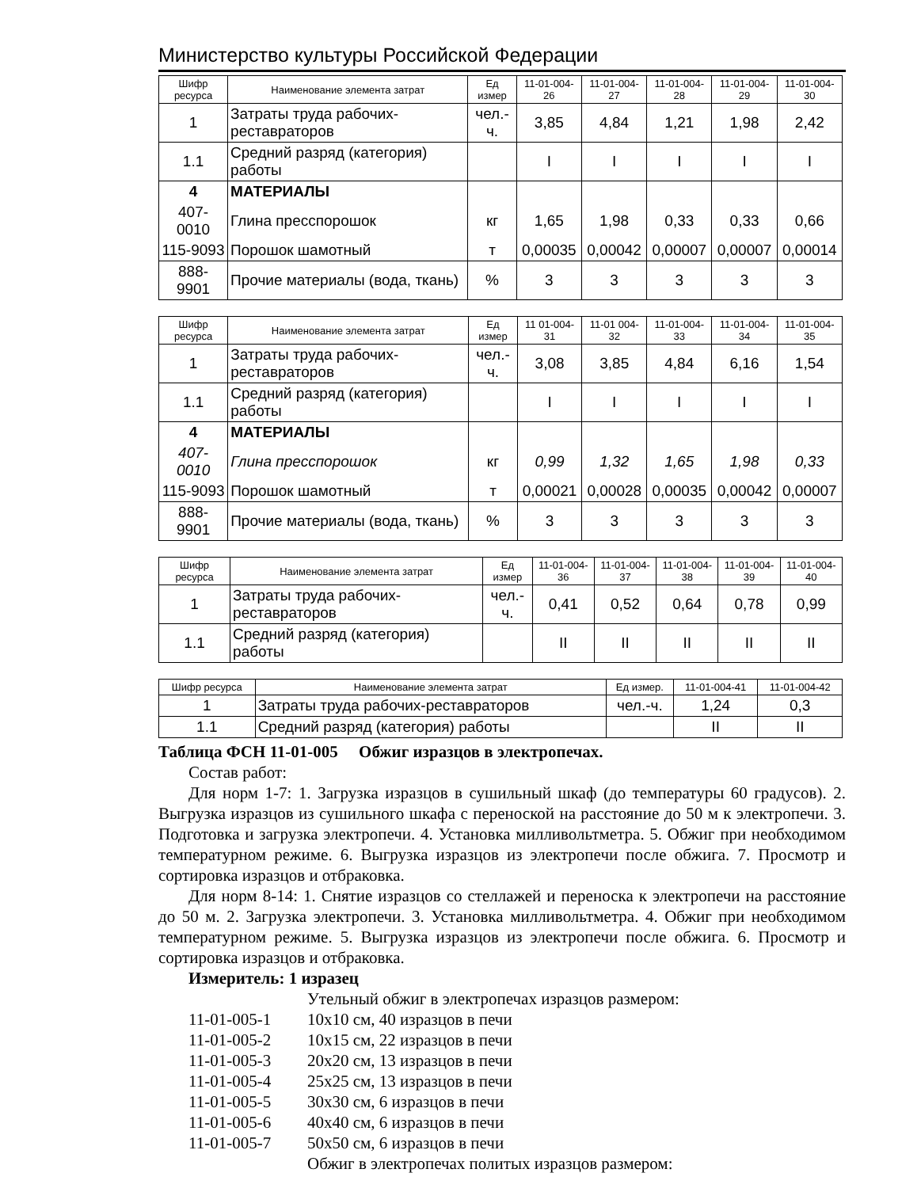Министерство культуры Российской Федерации
| Шифр ресурса | Наименование элемента затрат | Ед измер | 11-01-004-26 | 11-01-004-27 | 11-01-004-28 | 11-01-004-29 | 11-01-004-30 |
| --- | --- | --- | --- | --- | --- | --- | --- |
| 1 | Затраты труда рабочих-реставраторов | чел.-ч. | 3,85 | 4,84 | 1,21 | 1,98 | 2,42 |
| 1.1 | Средний разряд (категория) работы | | I | I | I | I | I |
| 4 | МАТЕРИАЛЫ | | | | | | |
| 407-0010 | Глина пресспорошок | кг | 1,65 | 1,98 | 0,33 | 0,33 | 0,66 |
| 115-9093 | Порошок шамотный | т | 0,00035 | 0,00042 | 0,00007 | 0,00007 | 0,00014 |
| 888-9901 | Прочие материалы (вода, ткань) | % | 3 | 3 | 3 | 3 | 3 |
| Шифр ресурса | Наименование элемента затрат | Ед измер | 11 01-004-31 | 11-01 004-32 | 11-01-004-33 | 11-01-004-34 | 11-01-004-35 |
| --- | --- | --- | --- | --- | --- | --- | --- |
| 1 | Затраты труда рабочих-реставраторов | чел.-ч. | 3,08 | 3,85 | 4,84 | 6,16 | 1,54 |
| 1.1 | Средний разряд (категория) работы | | I | I | I | I | I |
| 4 | МАТЕРИАЛЫ | | | | | | |
| 407-0010 | Глина пресспорошок | кг | 0,99 | 1,32 | 1,65 | 1,98 | 0,33 |
| 115-9093 | Порошок шамотный | т | 0,00021 | 0,00028 | 0,00035 | 0,00042 | 0,00007 |
| 888-9901 | Прочие материалы (вода, ткань) | % | 3 | 3 | 3 | 3 | 3 |
| Шифр ресурса | Наименование элемента затрат | Ед измер | 11-01-004-36 | 11-01-004-37 | 11-01-004-38 | 11-01-004-39 | 11-01-004-40 |
| --- | --- | --- | --- | --- | --- | --- | --- |
| 1 | Затраты труда рабочих-реставраторов | чел.-ч. | 0,41 | 0,52 | 0,64 | 0,78 | 0,99 |
| 1.1 | Средний разряд (категория) работы | | II | II | II | II | II |
| Шифр ресурса | Наименование элемента затрат | Ед измер. | 11-01-004-41 | 11-01-004-42 |
| --- | --- | --- | --- | --- |
| 1 | Затраты труда рабочих-реставраторов | чел.-ч. | 1,24 | 0,3 |
| 1.1 | Средний разряд (категория) работы | | II | II |
Таблица ФСН 11-01-005 Обжиг изразцов в электропечах.
Состав работ:
Для норм 1-7: 1. Загрузка изразцов в сушильный шкаф (до температуры 60 градусов). 2. Выгрузка изразцов из сушильного шкафа с переноской на расстояние до 50 м к электропечи. 3. Подготовка и загрузка электропечи. 4. Установка милливольтметра. 5. Обжиг при необходимом температурном режиме. 6. Выгрузка изразцов из электропечи после обжига. 7. Просмотр и сортировка изразцов и отбраковка.
Для норм 8-14: 1. Снятие изразцов со стеллажей и переноска к электропечи на расстояние до 50 м. 2. Загрузка электропечи. 3. Установка милливольтметра. 4. Обжиг при необходимом температурном режиме. 5. Выгрузка изразцов из электропечи после обжига. 6. Просмотр и сортировка изразцов и отбраковка.
Измеритель: 1 изразец
Утельный обжиг в электропечах изразцов размером:
11-01-005-1 10x10 см, 40 изразцов в печи
11-01-005-2 10x15 см, 22 изразцов в печи
11-01-005-3 20x20 см, 13 изразцов в печи
11-01-005-4 25x25 см, 13 изразцов в печи
11-01-005-5 30x30 см, 6 изразцов в печи
11-01-005-6 40x40 см, 6 изразцов в печи
11-01-005-7 50x50 см, 6 изразцов в печи
Обжиг в электропечах политых изразцов размером: